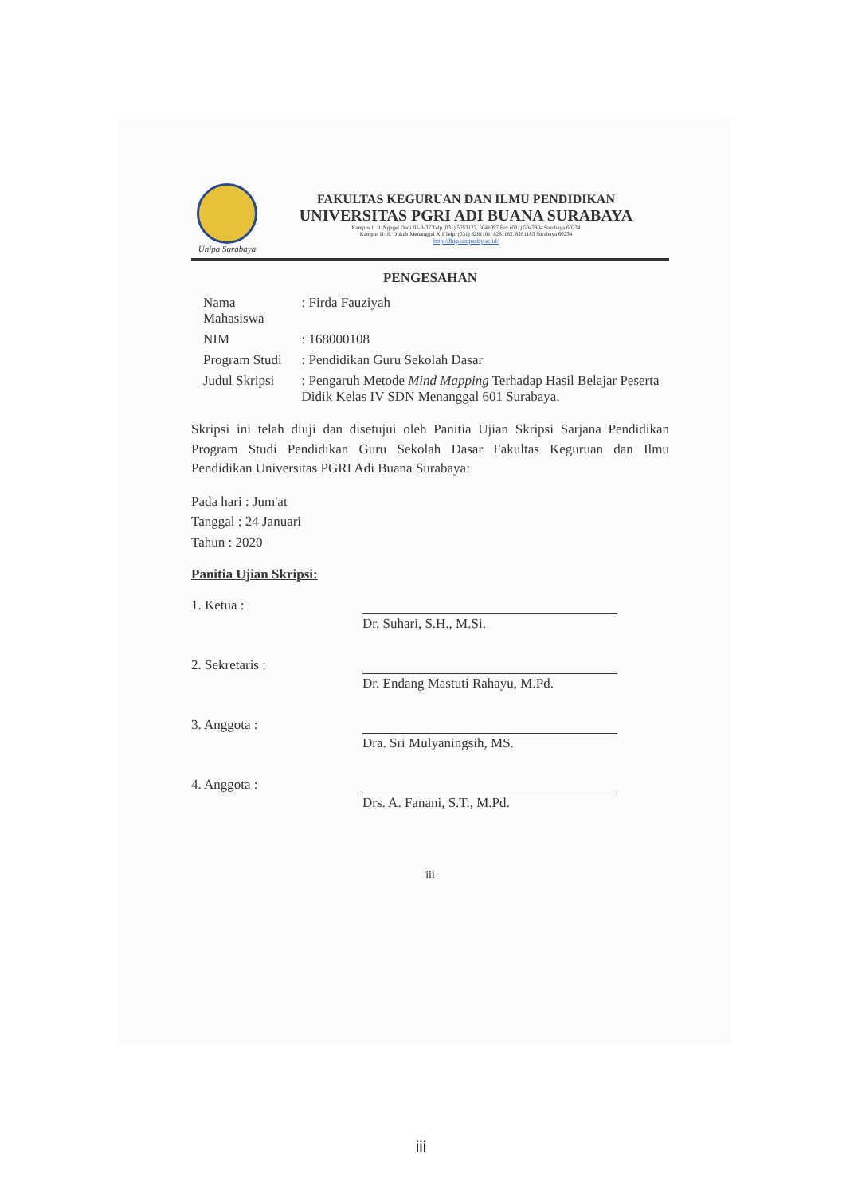Unipa Surabaya
FAKULTAS KEGURUAN DAN ILMU PENDIDIKAN
UNIVERSITAS PGRI ADI BUANA SURABAYA
Kampus I: Jl. Ngagel Dadi III-B/37 Telp.(031) 5053127, 5041097 Fax.(031) 5042804 Surabaya 60234
Kampus II: Jl. Dukuh Menanggal XII Telp. (031) 8281181, 8281182, 8281183 Surabaya 60234
http://fkip.unipasby.ac.id/
PENGESAHAN
| Nama Mahasiswa | : Firda Fauziyah |
| NIM | : 168000108 |
| Program Studi | : Pendidikan Guru Sekolah Dasar |
| Judul Skripsi | : Pengaruh Metode Mind Mapping Terhadap Hasil Belajar Peserta Didik Kelas IV SDN Menanggal 601 Surabaya. |
Skripsi ini telah diuji dan disetujui oleh Panitia Ujian Skripsi Sarjana Pendidikan Program Studi Pendidikan Guru Sekolah Dasar Fakultas Keguruan dan Ilmu Pendidikan Universitas PGRI Adi Buana Surabaya:
Pada hari : Jum'at
Tanggal : 24 Januari
Tahun : 2020
Panitia Ujian Skripsi:
1. Ketua :
Dr. Suhari, S.H., M.Si.
2. Sekretaris :
Dr. Endang Mastuti Rahayu, M.Pd.
3. Anggota :
Dra. Sri Mulyaningsih, MS.
4. Anggota :
Drs. A. Fanani, S.T., M.Pd.
iii
iii